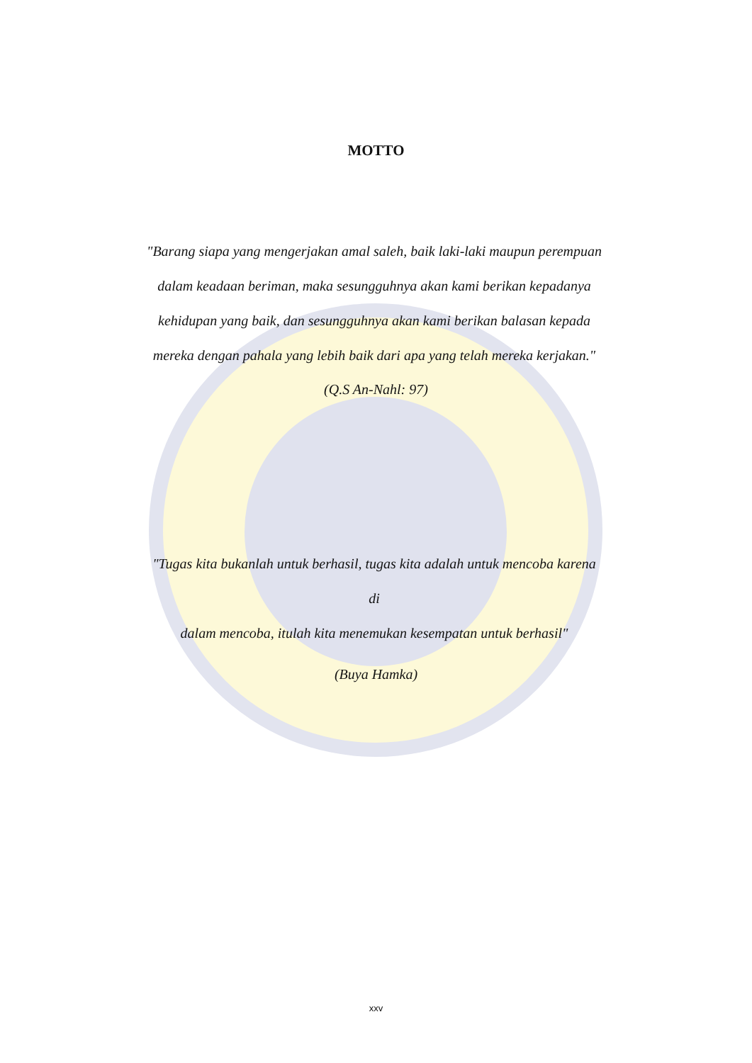MOTTO
"Barang siapa yang mengerjakan amal saleh, baik laki-laki maupun perempuan
dalam keadaan beriman, maka sesungguhnya akan kami berikan kepadanya
kehidupan yang baik, dan sesungguhnya akan kami berikan balasan kepada
mereka dengan pahala yang lebih baik dari apa yang telah mereka kerjakan."
(Q.S An-Nahl: 97)
"Tugas kita bukanlah untuk berhasil, tugas kita adalah untuk mencoba karena di
dalam mencoba, itulah kita menemukan kesempatan untuk berhasil"
(Buya Hamka)
xxv